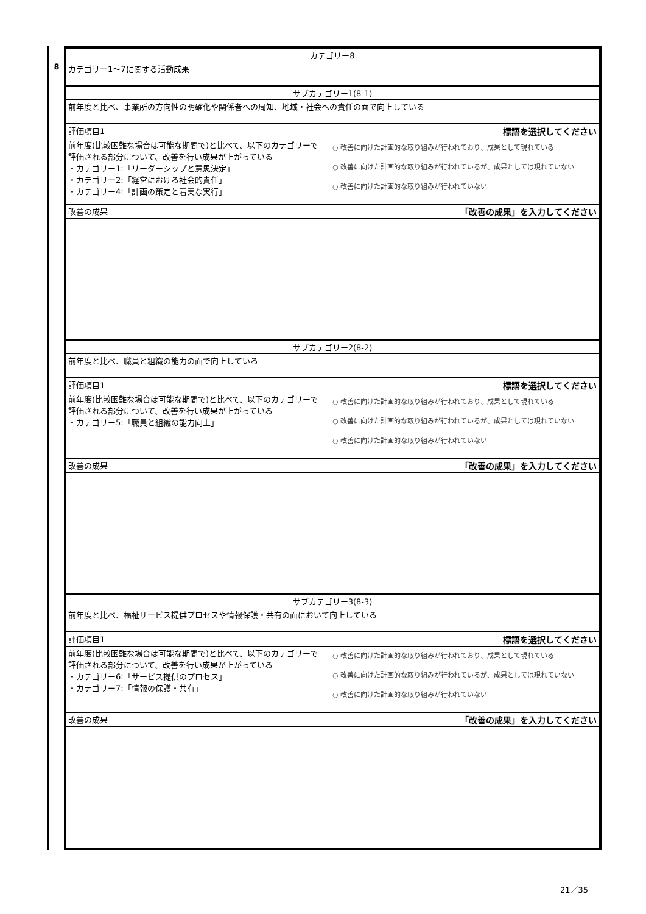8
| カテゴリー8 | |
| カテゴリー1～7に関する活動成果 | |
| サブカテゴリー1(8-1) | |
| 前年度と比べ、事業所の方向性の明確化や関係者への周知、地域・社会への責任の面で向上している | |
| 評価項目1 | 標語を選択してください |
| 前年度(比較困難な場合は可能な期間で)と比べて、以下のカテゴリーで評価される部分について、改善を行い成果が上がっている ・カテゴリー1:「リーダーシップと意思決定」 ・カテゴリー2:「経営における社会的責任」 ・カテゴリー4:「計画の策定と着実な実行」 | ○ 改善に向けた計画的な取り組みが行われており、成果として現れている ○ 改善に向けた計画的な取り組みが行われているが、成果としては現れていない ○ 改善に向けた計画的な取り組みが行われていない |
| 改善の成果 | 「改善の成果」を入力してください |
| サブカテゴリー2(8-2) | |
| 前年度と比べ、職員と組織の能力の面で向上している | |
| 評価項目1 | 標語を選択してください |
| 前年度(比較困難な場合は可能な期間で)と比べて、以下のカテゴリーで評価される部分について、改善を行い成果が上がっている ・カテゴリー5:「職員と組織の能力向上」 | ○ 改善に向けた計画的な取り組みが行われており、成果として現れている ○ 改善に向けた計画的な取り組みが行われているが、成果としては現れていない ○ 改善に向けた計画的な取り組みが行われていない |
| 改善の成果 | 「改善の成果」を入力してください |
| サブカテゴリー3(8-3) | |
| 前年度と比べ、福祉サービス提供プロセスや情報保護・共有の面において向上している | |
| 評価項目1 | 標語を選択してください |
| 前年度(比較困難な場合は可能な期間で)と比べて、以下のカテゴリーで評価される部分について、改善を行い成果が上がっている ・カテゴリー6:「サービス提供のプロセス」 ・カテゴリー7:「情報の保護・共有」 | ○ 改善に向けた計画的な取り組みが行われており、成果として現れている ○ 改善に向けた計画的な取り組みが行われているが、成果としては現れていない ○ 改善に向けた計画的な取り組みが行われていない |
| 改善の成果 | 「改善の成果」を入力してください |
21／35